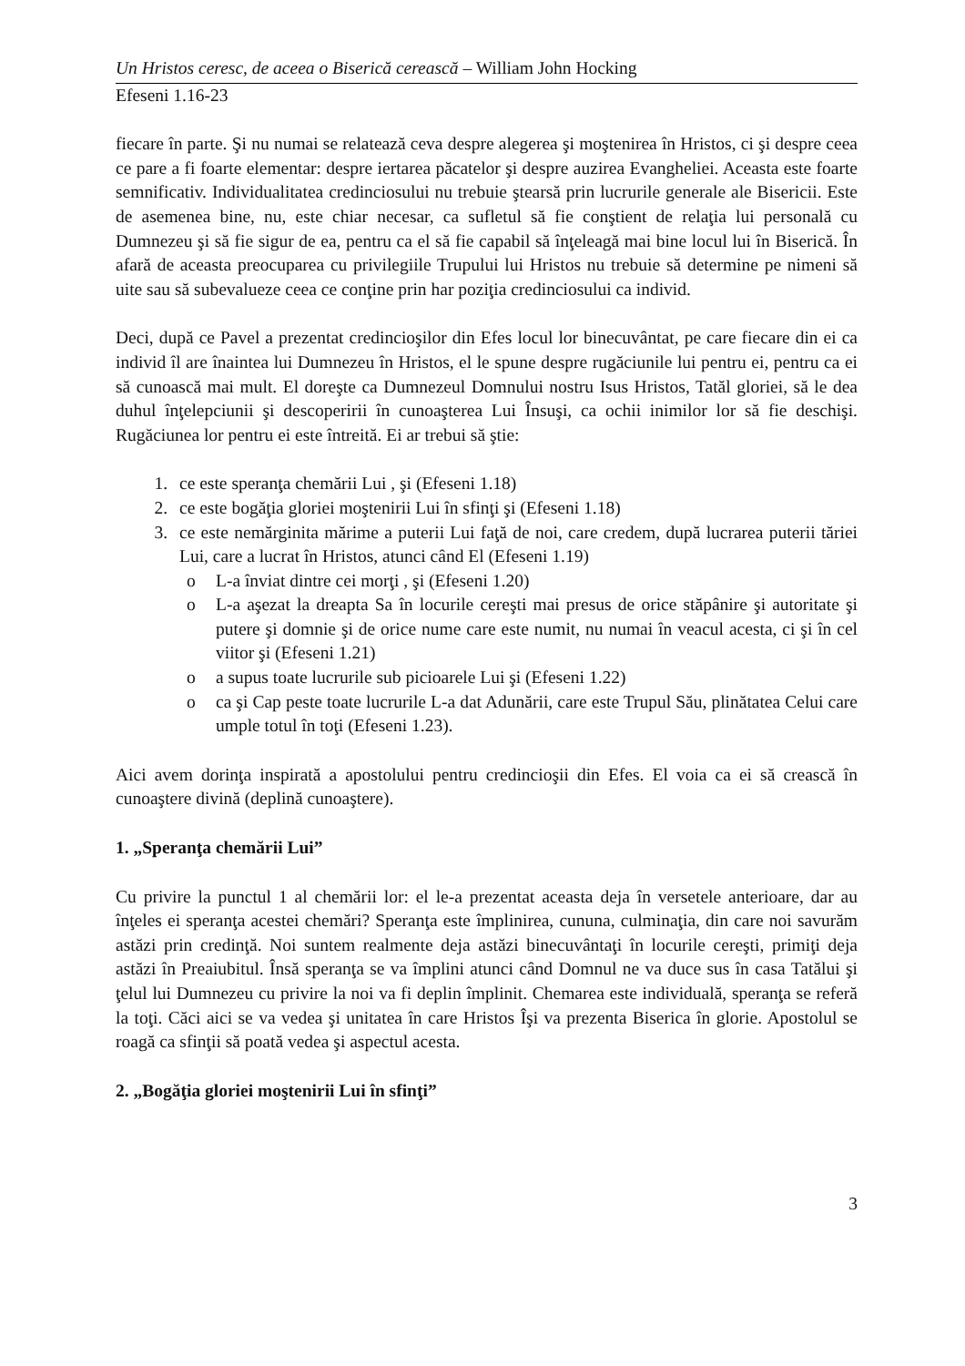Un Hristos ceresc, de aceea o Biserică cerească – William John Hocking
Efeseni 1.16-23
fiecare în parte. Şi nu numai se relatează ceva despre alegerea şi moştenirea în Hristos, ci şi despre ceea ce pare a fi foarte elementar: despre iertarea păcatelor şi despre auzirea Evangheliei. Aceasta este foarte semnificativ. Individualitatea credinciosului nu trebuie ştearsă prin lucrurile generale ale Bisericii. Este de asemenea bine, nu, este chiar necesar, ca sufletul să fie conştient de relaţia lui personală cu Dumnezeu şi să fie sigur de ea, pentru ca el să fie capabil să înţeleagă mai bine locul lui în Biserică. În afară de aceasta preocuparea cu privilegiile Trupului lui Hristos nu trebuie să determine pe nimeni să uite sau să subevalueze ceea ce conţine prin har poziţia credinciosului ca individ.
Deci, după ce Pavel a prezentat credincioşilor din Efes locul lor binecuvântat, pe care fiecare din ei ca individ îl are înaintea lui Dumnezeu în Hristos, el le spune despre rugăciunile lui pentru ei, pentru ca ei să cunoască mai mult. El doreşte ca Dumnezeul Domnului nostru Isus Hristos, Tatăl gloriei, să le dea duhul înţelepciunii şi descoperirii în cunoaşterea Lui Însuşi, ca ochii inimilor lor să fie deschişi. Rugăciunea lor pentru ei este întreită. Ei ar trebui să ştie:
1. ce este speranţa chemării Lui , şi (Efeseni 1.18)
2. ce este bogăţia gloriei moştenirii Lui în sfinţi şi (Efeseni 1.18)
3. ce este nemărginita mărime a puterii Lui faţă de noi, care credem, după lucrarea puterii tăriei Lui, care a lucrat în Hristos, atunci când El (Efeseni 1.19)
o L-a înviat dintre cei morţi , şi (Efeseni 1.20)
o L-a aşezat la dreapta Sa în locurile cereşti mai presus de orice stăpânire şi autoritate şi putere şi domnie şi de orice nume care este numit, nu numai în veacul acesta, ci şi în cel viitor şi (Efeseni 1.21)
o a supus toate lucrurile sub picioarele Lui şi (Efeseni 1.22)
o ca şi Cap peste toate lucrurile L-a dat Adunării, care este Trupul Său, plinătatea Celui care umple totul în toţi (Efeseni 1.23).
Aici avem dorinţa inspirată a apostolului pentru credincioşii din Efes. El voia ca ei să crească în cunoaştere divină (deplină cunoaştere).
1. „Speranţa chemării Lui”
Cu privire la punctul 1 al chemării lor: el le-a prezentat aceasta deja în versetele anterioare, dar au înţeles ei speranţa acestei chemări? Speranţa este împlinirea, cununa, culminaţia, din care noi savurăm astăzi prin credinţă. Noi suntem realmente deja astăzi binecuvântaţi în locurile cereşti, primiţi deja astăzi în Preaiubitul. Însă speranţa se va împlini atunci când Domnul ne va duce sus în casa Tatălui şi ţelul lui Dumnezeu cu privire la noi va fi deplin împlinit. Chemarea este individuală, speranţa se referă la toţi. Căci aici se va vedea şi unitatea în care Hristos Îşi va prezenta Biserica în glorie. Apostolul se roagă ca sfinţii să poată vedea şi aspectul acesta.
2. „Bogăţia gloriei moştenirii Lui în sfinţi”
3